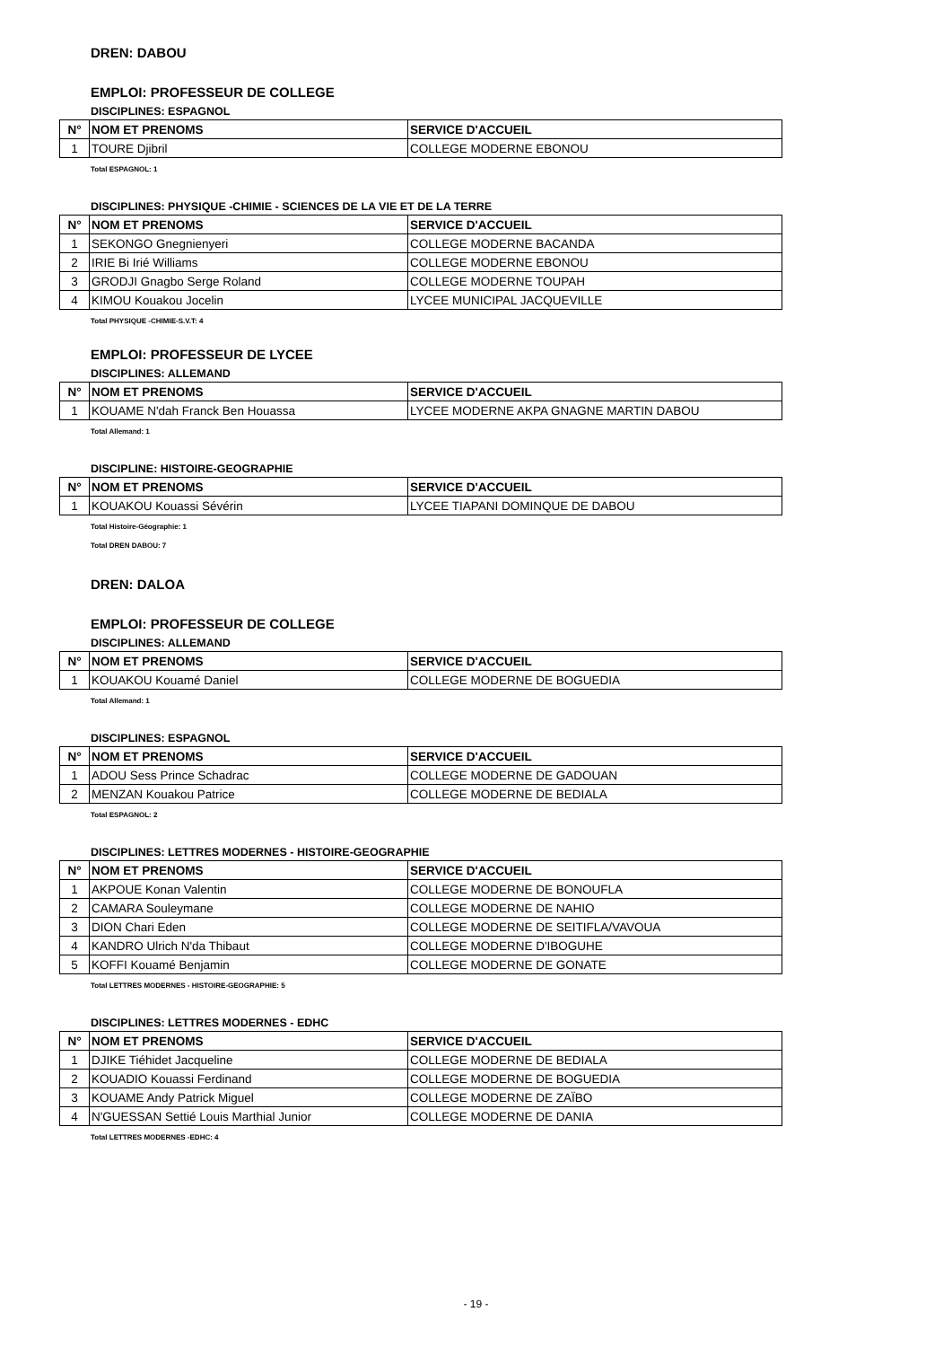DREN: DABOU
EMPLOI: PROFESSEUR DE COLLEGE
DISCIPLINES: ESPAGNOL
| N° | NOM ET PRENOMS | SERVICE D'ACCUEIL |
| --- | --- | --- |
| 1 | TOURE Djibril | COLLEGE MODERNE EBONOU |
Total ESPAGNOL: 1
DISCIPLINES: PHYSIQUE -CHIMIE - SCIENCES DE LA VIE ET DE LA TERRE
| N° | NOM ET PRENOMS | SERVICE D'ACCUEIL |
| --- | --- | --- |
| 1 | SEKONGO Gnegnienyeri | COLLEGE MODERNE BACANDA |
| 2 | IRIE Bi Irié Williams | COLLEGE MODERNE EBONOU |
| 3 | GRODJI Gnagbo Serge Roland | COLLEGE MODERNE TOUPAH |
| 4 | KIMOU Kouakou Jocelin | LYCEE MUNICIPAL JACQUEVILLE |
Total PHYSIQUE -CHIMIE-S.V.T: 4
EMPLOI: PROFESSEUR DE LYCEE
DISCIPLINES: ALLEMAND
| N° | NOM ET PRENOMS | SERVICE D'ACCUEIL |
| --- | --- | --- |
| 1 | KOUAME N'dah Franck Ben Houassa | LYCEE MODERNE AKPA GNAGNE MARTIN DABOU |
Total Allemand: 1
DISCIPLINE: HISTOIRE-GEOGRAPHIE
| N° | NOM ET PRENOMS | SERVICE D'ACCUEIL |
| --- | --- | --- |
| 1 | KOUAKOU Kouassi Sévérin | LYCEE TIAPANI DOMINQUE DE DABOU |
Total Histoire-Géographie: 1
Total DREN DABOU: 7
DREN: DALOA
EMPLOI: PROFESSEUR DE COLLEGE
DISCIPLINES: ALLEMAND
| N° | NOM ET PRENOMS | SERVICE D'ACCUEIL |
| --- | --- | --- |
| 1 | KOUAKOU Kouamé Daniel | COLLEGE MODERNE DE BOGUEDIA |
Total Allemand: 1
DISCIPLINES: ESPAGNOL
| N° | NOM ET PRENOMS | SERVICE D'ACCUEIL |
| --- | --- | --- |
| 1 | ADOU Sess Prince Schadrac | COLLEGE MODERNE DE GADOUAN |
| 2 | MENZAN Kouakou Patrice | COLLEGE MODERNE DE BEDIALA |
Total ESPAGNOL: 2
DISCIPLINES: LETTRES MODERNES - HISTOIRE-GEOGRAPHIE
| N° | NOM ET PRENOMS | SERVICE D'ACCUEIL |
| --- | --- | --- |
| 1 | AKPOUE Konan Valentin | COLLEGE MODERNE DE BONOUFLA |
| 2 | CAMARA Souleymane | COLLEGE MODERNE DE NAHIO |
| 3 | DION Chari Eden | COLLEGE MODERNE DE SEITIFLA/VAVOUA |
| 4 | KANDRO Ulrich N'da Thibaut | COLLEGE MODERNE D'IBOGUHE |
| 5 | KOFFI Kouamé Benjamin | COLLEGE MODERNE DE GONATE |
Total LETTRES MODERNES - HISTOIRE-GEOGRAPHIE: 5
DISCIPLINES: LETTRES MODERNES - EDHC
| N° | NOM ET PRENOMS | SERVICE D'ACCUEIL |
| --- | --- | --- |
| 1 | DJIKE Tiéhidet Jacqueline | COLLEGE MODERNE DE BEDIALA |
| 2 | KOUADIO Kouassi Ferdinand | COLLEGE MODERNE DE BOGUEDIA |
| 3 | KOUAME Andy Patrick Miguel | COLLEGE MODERNE DE ZAÏBO |
| 4 | N'GUESSAN Settié Louis Marthial Junior | COLLEGE MODERNE DE DANIA |
Total LETTRES MODERNES -EDHC: 4
- 19 -